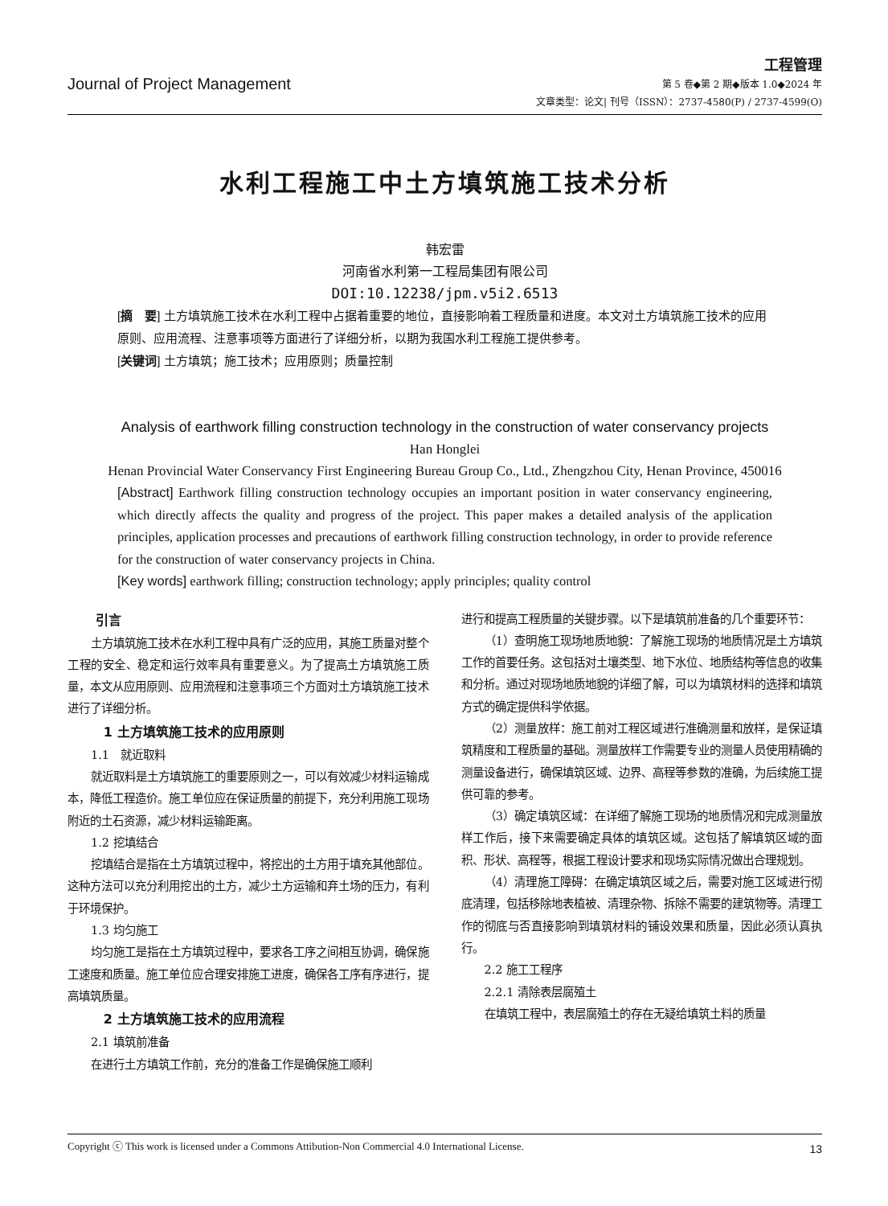Journal of Project Management
工程管理
第 5 卷◆第 2 期◆版本 1.0◆2024 年
文章类型：论文| 刊号（ISSN）：2737-4580(P) / 2737-4599(O)
水利工程施工中土方填筑施工技术分析
韩宏雷
河南省水利第一工程局集团有限公司
DOI:10.12238/jpm.v5i2.6513
[摘　要] 土方填筑施工技术在水利工程中占据着重要的地位，直接影响着工程质量和进度。本文对土方填筑施工技术的应用原则、应用流程、注意事项等方面进行了详细分析，以期为我国水利工程施工提供参考。
[关键词] 土方填筑；施工技术；应用原则；质量控制
Analysis of earthwork filling construction technology in the construction of water conservancy projects
Han Honglei
Henan Provincial Water Conservancy First Engineering Bureau Group Co., Ltd., Zhengzhou City, Henan Province, 450016
[Abstract] Earthwork filling construction technology occupies an important position in water conservancy engineering, which directly affects the quality and progress of the project. This paper makes a detailed analysis of the application principles, application processes and precautions of earthwork filling construction technology, in order to provide reference for the construction of water conservancy projects in China.
[Key words] earthwork filling; construction technology; apply principles; quality control
引言
土方填筑施工技术在水利工程中具有广泛的应用，其施工质量对整个工程的安全、稳定和运行效率具有重要意义。为了提高土方填筑施工质量，本文从应用原则、应用流程和注意事项三个方面对土方填筑施工技术进行了详细分析。
1 土方填筑施工技术的应用原则
1.1　就近取料
就近取料是土方填筑施工的重要原则之一，可以有效减少材料运输成本，降低工程造价。施工单位应在保证质量的前提下，充分利用施工现场附近的土石资源，减少材料运输距离。
1.2 挖填结合
挖填结合是指在土方填筑过程中，将挖出的土方用于填充其他部位。这种方法可以充分利用挖出的土方，减少土方运输和弃土场的压力，有利于环境保护。
1.3 均匀施工
均匀施工是指在土方填筑过程中，要求各工序之间相互协调，确保施工速度和质量。施工单位应合理安排施工进度，确保各工序有序进行，提高填筑质量。
2 土方填筑施工技术的应用流程
2.1 填筑前准备
在进行土方填筑工作前，充分的准备工作是确保施工顺利
进行和提高工程质量的关键步骤。以下是填筑前准备的几个重要环节：
（1）查明施工现场地质地貌：了解施工现场的地质情况是土方填筑工作的首要任务。这包括对土壤类型、地下水位、地质结构等信息的收集和分析。通过对现场地质地貌的详细了解，可以为填筑材料的选择和填筑方式的确定提供科学依据。
（2）测量放样：施工前对工程区域进行准确测量和放样，是保证填筑精度和工程质量的基础。测量放样工作需要专业的测量人员使用精确的测量设备进行，确保填筑区域、边界、高程等参数的准确，为后续施工提供可靠的参考。
（3）确定填筑区域：在详细了解施工现场的地质情况和完成测量放样工作后，接下来需要确定具体的填筑区域。这包括了解填筑区域的面积、形状、高程等，根据工程设计要求和现场实际情况做出合理规划。
（4）清理施工障碍：在确定填筑区域之后，需要对施工区域进行彻底清理，包括移除地表植被、清理杂物、拆除不需要的建筑物等。清理工作的彻底与否直接影响到填筑材料的铺设效果和质量，因此必须认真执行。
2.2 施工工程序
2.2.1 清除表层腐殖土
在填筑工程中，表层腐殖土的存在无疑给填筑土料的质量
Copyright ⓒ This work is licensed under a Commons Attibution-Non Commercial 4.0 International License. 13